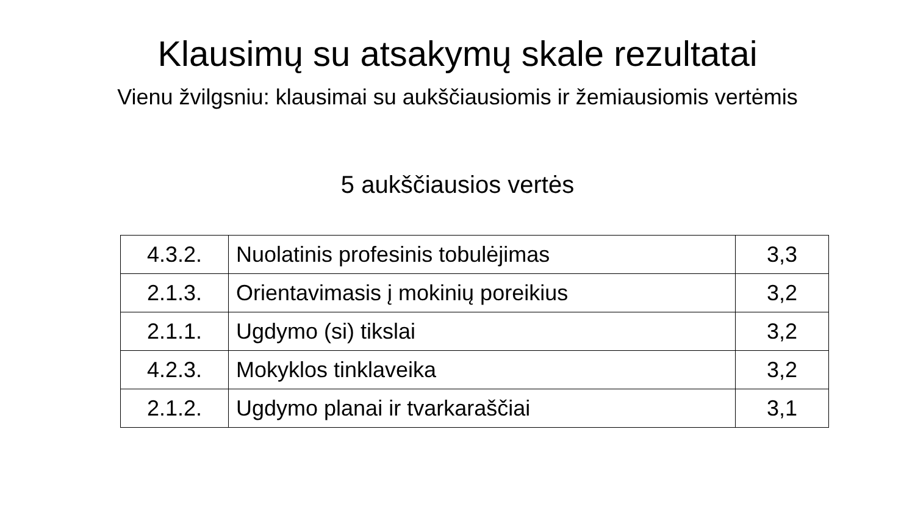Klausimų su atsakymų skale rezultatai
Vienu žvilgsniu: klausimai su aukščiausiomis ir žemiausiomis vertėmis
5 aukščiausios vertės
| 4.3.2. | Nuolatinis profesinis tobulėjimas | 3,3 |
| 2.1.3. | Orientavimasis į mokinių poreikius | 3,2 |
| 2.1.1. | Ugdymo (si) tikslai | 3,2 |
| 4.2.3. | Mokyklos tinklaveika | 3,2 |
| 2.1.2. | Ugdymo planai ir tvarkaraščiai | 3,1 |